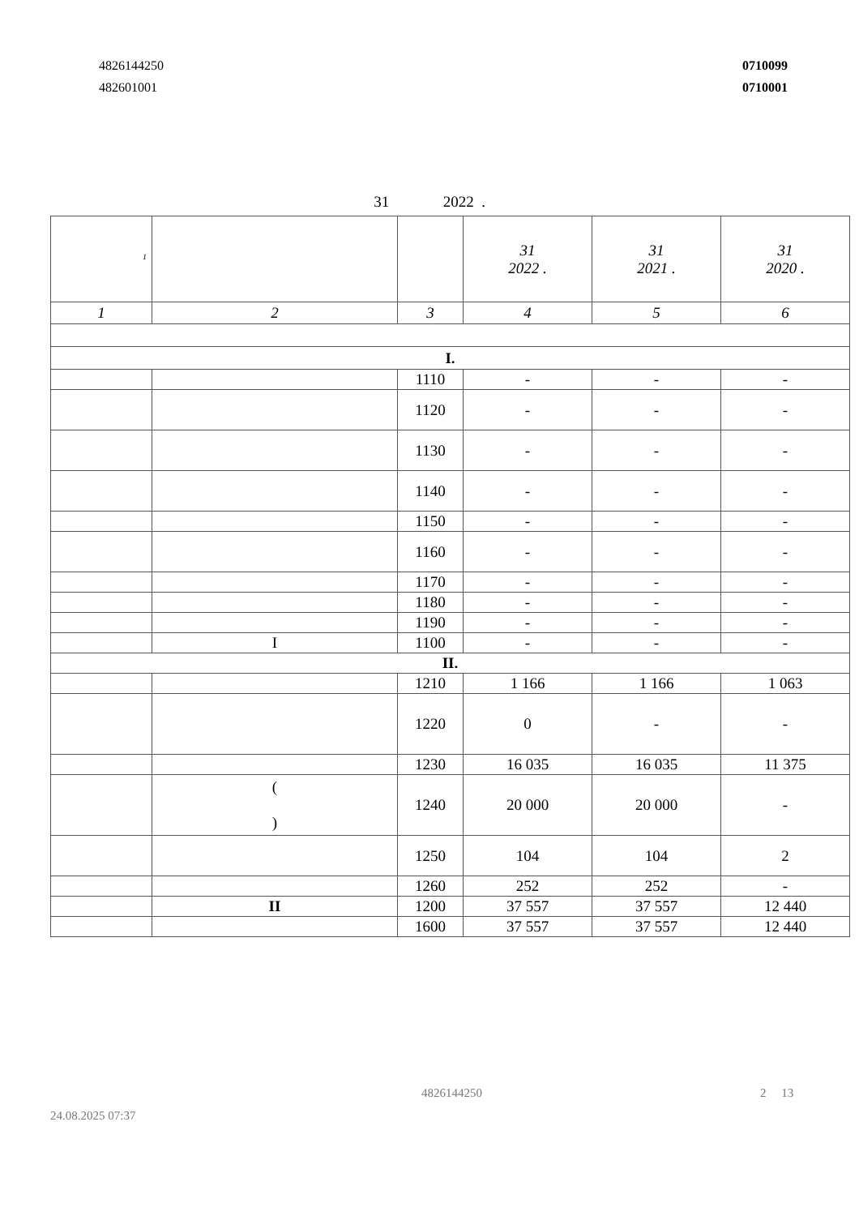4826144250 0710099
482601001 0710001
31 2022 .
| <sup>1</sup> | | | 31 2022 . | 31 2021 . | 31 2020 . |
| --- | --- | --- | --- | --- | --- |
| 1 | 2 | 3 | 4 | 5 | 6 |
| I. | | | | | |
| | | 1110 | - | - | - |
| | | 1120 | - | - | - |
| | | 1130 | - | - | - |
| | | 1140 | - | - | - |
| | | 1150 | - | - | - |
| | | 1160 | - | - | - |
| | | 1170 | - | - | - |
| | | 1180 | - | - | - |
| | | 1190 | - | - | - |
| | I | 1100 | - | - | - |
| II. | | | | | |
| | | 1210 | 1 166 | 1 166 | 1 063 |
| | | 1220 | 0 | - | - |
| | | 1230 | 16 035 | 16 035 | 11 375 |
| | ( ) | 1240 | 20 000 | 20 000 | - |
| | | 1250 | 104 | 104 | 2 |
| | | 1260 | 252 | 252 | - |
| | II | 1200 | 37 557 | 37 557 | 12 440 |
| | | 1600 | 37 557 | 37 557 | 12 440 |
4826144250 2 13
24.08.2025 07:37